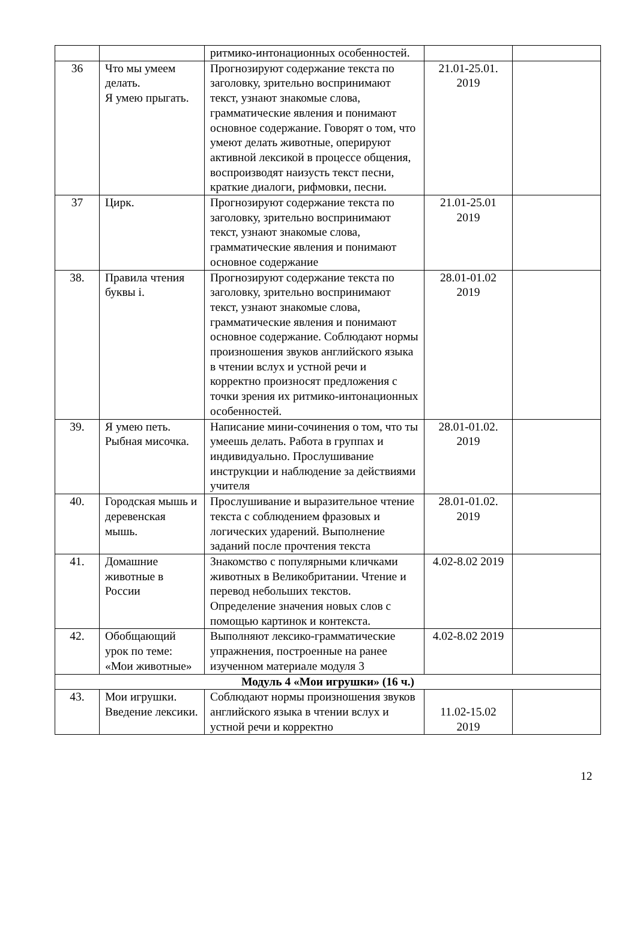| | | ритмико-интонационных особенностей. | | |
| 36 | Что мы умеем делать. Я умею прыгать. | Прогнозируют содержание текста по заголовку, зрительно воспринимают текст, узнают знакомые слова, грамматические явления и понимают основное содержание. Говорят о том, что умеют делать животные, оперируют активной лексикой в процессе общения, воспроизводят наизусть текст песни, краткие диалоги, рифмовки, песни. | 21.01-25.01. 2019 | |
| 37 | Цирк. | Прогнозируют содержание текста по заголовку, зрительно воспринимают текст, узнают знакомые слова, грамматические явления и понимают основное содержание | 21.01-25.01 2019 | |
| 38. | Правила чтения буквы i. | Прогнозируют содержание текста по заголовку, зрительно воспринимают текст, узнают знакомые слова, грамматические явления и понимают основное содержание. Соблюдают нормы произношения звуков английского языка в чтении вслух и устной речи и корректно произносят предложения с точки зрения их ритмико-интонационных особенностей. | 28.01-01.02 2019 | |
| 39. | Я умею петь. Рыбная мисочка. | Написание мини-сочинения о том, что ты умеешь делать. Работа в группах и индивидуально. Прослушивание инструкции и наблюдение за действиями учителя | 28.01-01.02. 2019 | |
| 40. | Городская мышь и деревенская мышь. | Прослушивание и выразительное чтение текста с соблюдением фразовых и логических ударений. Выполнение заданий после прочтения текста | 28.01-01.02. 2019 | |
| 41. | Домашние животные в России | Знакомство с популярными кличками животных в Великобритании. Чтение и перевод небольших текстов. Определение значения новых слов с помощью картинок и контекста. | 4.02-8.02 2019 | |
| 42. | Обобщающий урок по теме: «Мои животные» | Выполняют лексико-грамматические упражнения, построенные на ранее изученном материале модуля 3 | 4.02-8.02 2019 | |
| Модуль 4 «Мои игрушки» (16 ч.) | | | | |
| 43. | Мои игрушки. Введение лексики. | Соблюдают нормы произношения звуков английского языка в чтении вслух и устной речи и корректно | 11.02-15.02 2019 | |
12